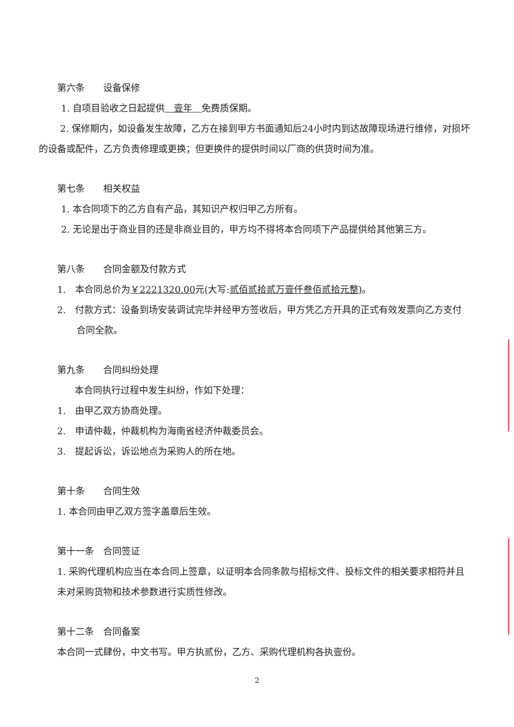第六条　　设备保修
1. 自项目验收之日起提供　壹年　免费质保期。
2. 保修期内，如设备发生故障，乙方在接到甲方书面通知后24小时内到达故障现场进行维修，对损坏的设备或配件，乙方负责修理或更换；但更换件的提供时间以厂商的供货时间为准。
第七条　　相关权益
1. 本合同项下的乙方自有产品，其知识产权归甲乙方所有。
2. 无论是出于商业目的还是非商业目的，甲方均不得将本合同项下产品提供给其他第三方。
第八条　　合同金额及付款方式
1.　本合同总价为￥2221320.00元(大写:贰佰贰拾贰万壹仟叁佰贰拾元整)。
2.　付款方式：设备到场安装调试完毕并经甲方签收后，甲方凭乙方开具的正式有效发票向乙方支付合同全款。
第九条　　合同纠纷处理
本合同执行过程中发生纠纷，作如下处理：
1.　由甲乙双方协商处理。
2.　申请仲裁，仲裁机构为海南省经济仲裁委员会。
3.　提起诉讼，诉讼地点为采购人的所在地。
第十条　　合同生效
1. 本合同由甲乙双方签字盖章后生效。
第十一条　合同签证
1. 采购代理机构应当在本合同上签章，以证明本合同条款与招标文件、投标文件的相关要求相符并且未对采购货物和技术参数进行实质性修改。
第十二条　合同备案
本合同一式肆份，中文书写。甲方执贰份，乙方、采购代理机构各执壹份。
2